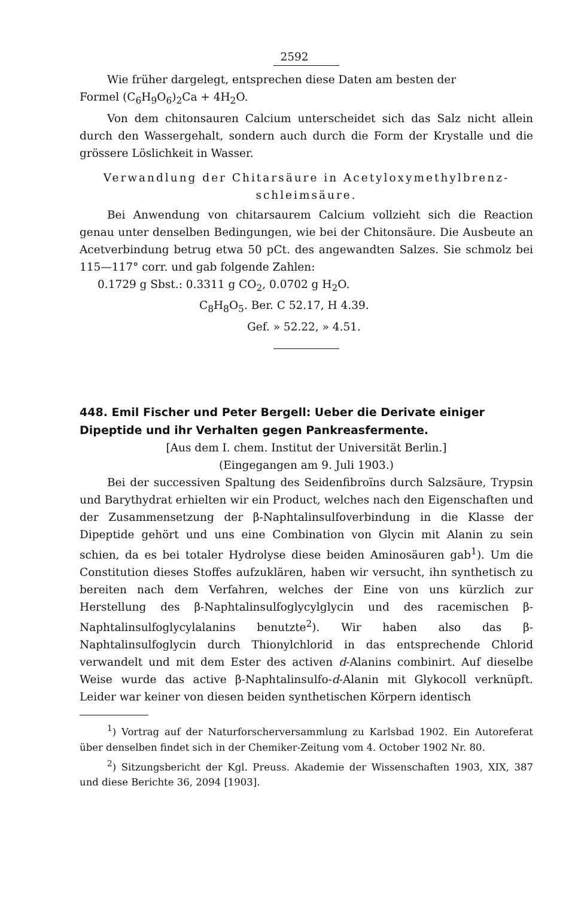2592
Wie früher dargelegt, entsprechen diese Daten am besten der
Formel (C<sub>6</sub>H<sub>9</sub>O<sub>6</sub>)<sub>2</sub>Ca + 4H<sub>2</sub>O.
Von dem chitonsauren Calcium unterscheidet sich das Salz nicht allein durch den Wassergehalt, sondern auch durch die Form der Krystalle und die grössere Löslichkeit in Wasser.
Verwandlung der Chitarsäure in Acetyloxymethylbrenz-
schleimsäure.
Bei Anwendung von chitarsaurem Calcium vollzieht sich die Reaction genau unter denselben Bedingungen, wie bei der Chitonsäure. Die Ausbeute an Acetverbindung betrug etwa 50 pCt. des angewandten Salzes. Sie schmolz bei 115—117° corr. und gab folgende Zahlen:
0.1729 g Sbst.: 0.3311 g CO<sub>2</sub>, 0.0702 g H<sub>2</sub>O.
C<sub>8</sub>H<sub>8</sub>O<sub>5</sub>. Ber. C 52.17, H 4.39.
Gef. » 52.22, » 4.51.
448. Emil Fischer und Peter Bergell: Ueber die Derivate einiger Dipeptide und ihr Verhalten gegen Pankreasfermente.
[Aus dem I. chem. Institut der Universität Berlin.]
(Eingegangen am 9. Juli 1903.)
Bei der successiven Spaltung des Seidenfibroïns durch Salzsäure, Trypsin und Barythydrat erhielten wir ein Product, welches nach den Eigenschaften und der Zusammensetzung der β-Naphtalinsulfoverbindung in die Klasse der Dipeptide gehört und uns eine Combination von Glycin mit Alanin zu sein schien, da es bei totaler Hydrolyse diese beiden Aminosäuren gab<sup>1</sup>). Um die Constitution dieses Stoffes aufzuklären, haben wir versucht, ihn synthetisch zu bereiten nach dem Verfahren, welches der Eine von uns kürzlich zur Herstellung des β-Naphtalinsulfoglycylglycin und des racemischen β-Naphtalinsulfoglycylalanins benutzte<sup>2</sup>). Wir haben also das β-Naphtalinsulfoglycin durch Thionylchlorid in das entsprechende Chlorid verwandelt und mit dem Ester des activen d-Alanins combinirt. Auf dieselbe Weise wurde das active β-Naphtalinsulfo-d-Alanin mit Glykocoll verknüpft. Leider war keiner von diesen beiden synthetischen Körpern identisch
<sup>1</sup>) Vortrag auf der Naturforscherversammlung zu Karlsbad 1902. Ein Autoreferat über denselben findet sich in der Chemiker-Zeitung vom 4. October 1902 Nr. 80.
<sup>2</sup>) Sitzungsbericht der Kgl. Preuss. Akademie der Wissenschaften 1903, XIX, 387 und diese Berichte 36, 2094 [1903].